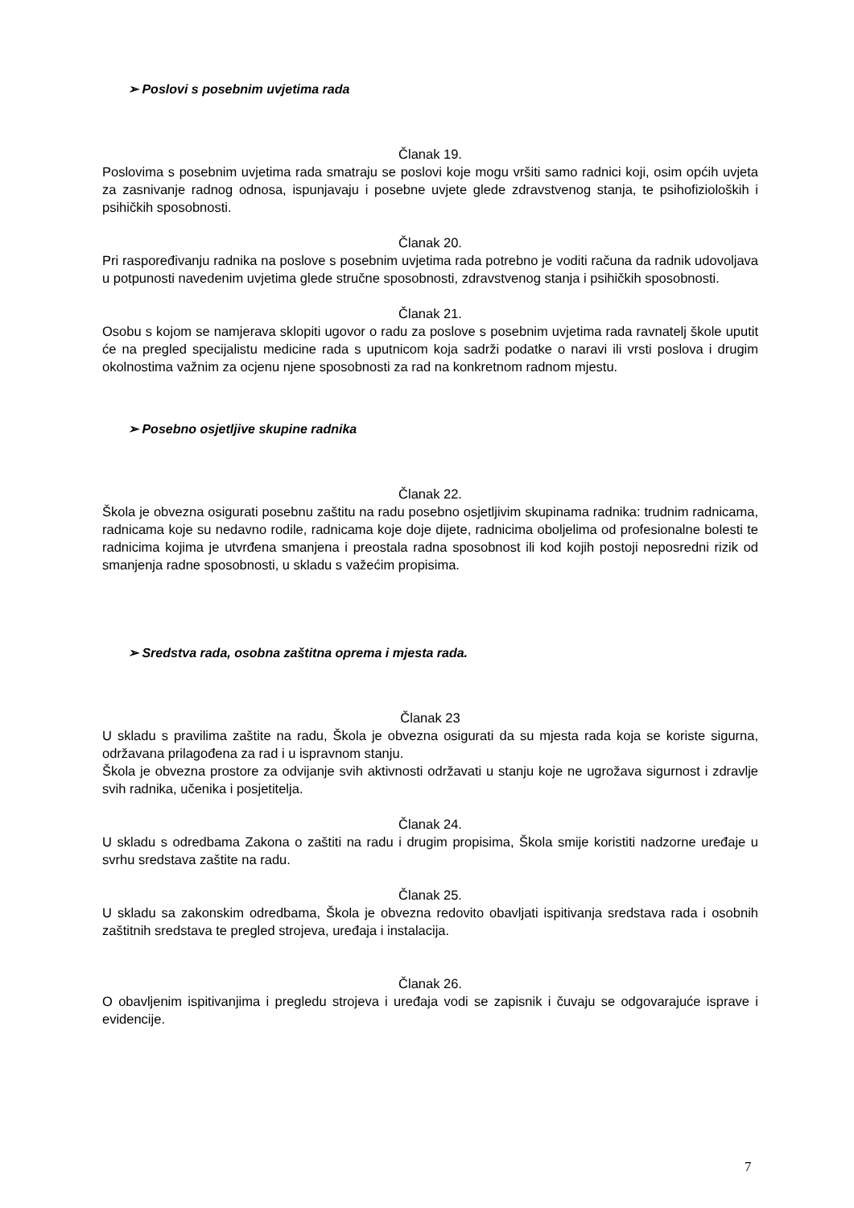➢ Poslovi s posebnim uvjetima rada
Članak 19.
Poslovima s posebnim uvjetima rada smatraju se poslovi koje mogu vršiti samo radnici koji, osim općih uvjeta za zasnivanje radnog odnosa, ispunjavaju i posebne uvjete glede zdravstvenog stanja, te psihofizioloških i psihičkih sposobnosti.
Članak 20.
Pri raspoređivanju radnika na poslove s posebnim uvjetima rada potrebno je voditi računa da radnik udovoljava u potpunosti navedenim uvjetima glede stručne sposobnosti, zdravstvenog stanja i psihičkih sposobnosti.
Članak 21.
Osobu s kojom se namjerava sklopiti ugovor o radu za poslove s posebnim uvjetima rada ravnatelj škole uputit će na pregled specijalistu medicine rada s uputnicom koja sadrži podatke o naravi ili vrsti poslova i drugim okolnostima važnim za ocjenu njene sposobnosti za rad na konkretnom radnom mjestu.
➢ Posebno osjetljive skupine radnika
Članak 22.
Škola je obvezna osigurati posebnu zaštitu na radu posebno osjetljivim skupinama radnika: trudnim radnicama, radnicama koje su nedavno rodile, radnicama koje doje dijete, radnicima oboljelima od profesionalne bolesti te radnicima kojima je utvrđena smanjena i preostala radna sposobnost ili kod kojih postoji neposredni rizik od smanjenja radne sposobnosti, u skladu s važećim propisima.
➢ Sredstva rada, osobna zaštitna oprema i mjesta rada.
Članak 23
U skladu s pravilima zaštite na radu, Škola je obvezna osigurati da su mjesta rada koja se koriste sigurna, održavana prilagođena za rad i u ispravnom stanju.
Škola je obvezna prostore za odvijanje svih aktivnosti održavati u stanju koje ne ugrožava sigurnost i zdravlje svih radnika, učenika i posjetitelja.
Članak 24.
U skladu s odredbama Zakona o zaštiti na radu i drugim propisima, Škola smije koristiti nadzorne uređaje u svrhu sredstava zaštite na radu.
Članak 25.
U skladu sa zakonskim odredbama, Škola je obvezna redovito obavljati ispitivanja sredstava rada i osobnih zaštitnih sredstava te pregled strojeva, uređaja i instalacija.
Članak 26.
O obavljenim ispitivanjima i pregledu strojeva i uređaja vodi se zapisnik i čuvaju se odgovarajuće isprave i evidencije.
7